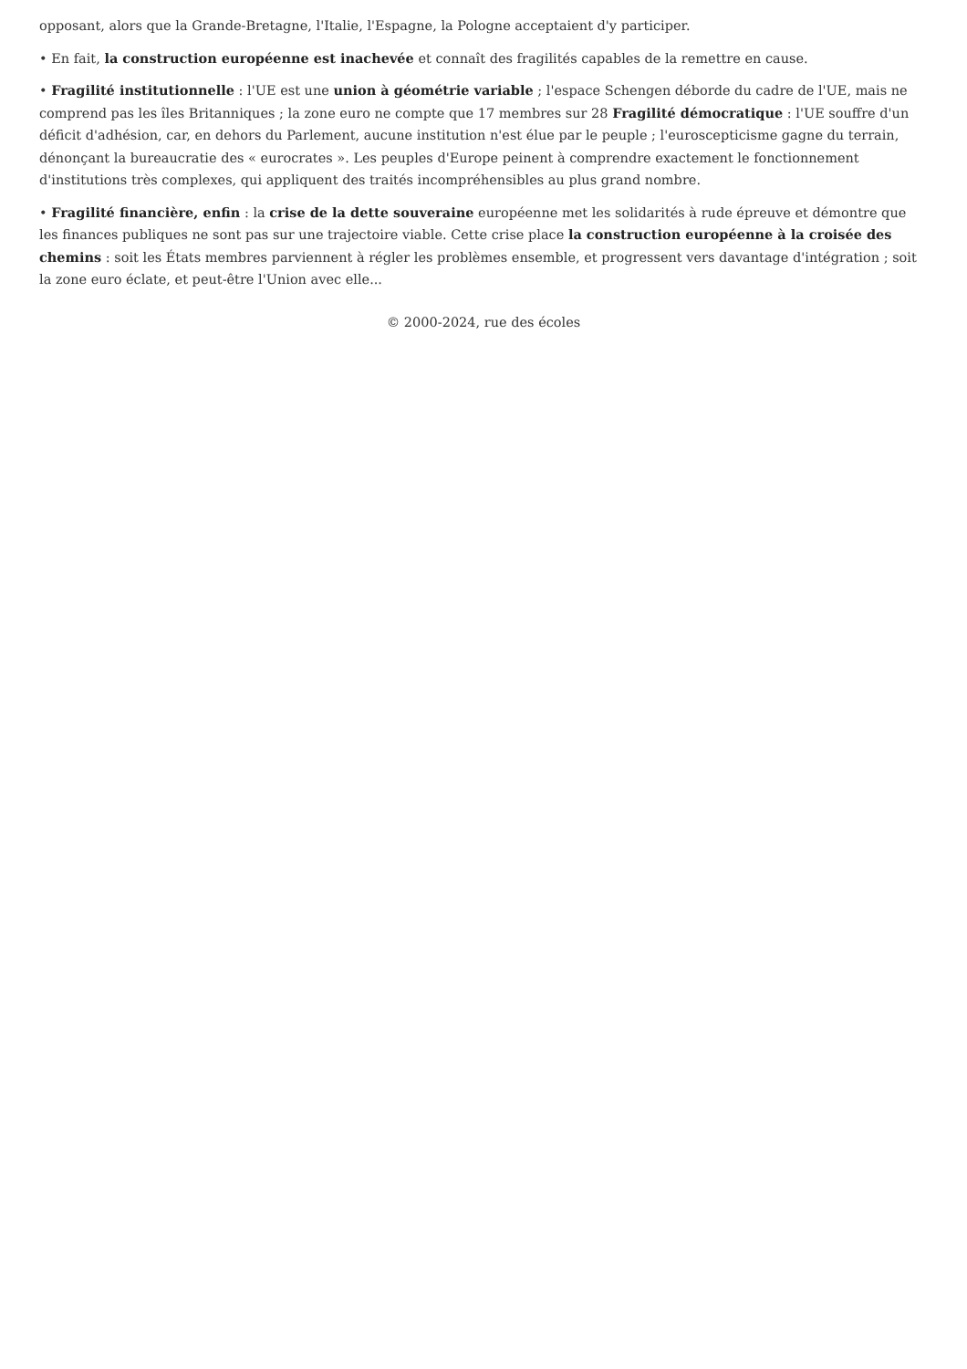opposant, alors que la Grande-Bretagne, l'Italie, l'Espagne, la Pologne acceptaient d'y participer.
• En fait, la construction européenne est inachevée et connaît des fragilités capables de la remettre en cause.
• Fragilité institutionnelle : l'UE est une union à géométrie variable ; l'espace Schengen déborde du cadre de l'UE, mais ne comprend pas les îles Britanniques ; la zone euro ne compte que 17 membres sur 28 Fragilité démocratique : l'UE souffre d'un déficit d'adhésion, car, en dehors du Parlement, aucune institution n'est élue par le peuple ; l'euroscepticisme gagne du terrain, dénonçant la bureaucratie des « eurocrates ». Les peuples d'Europe peinent à comprendre exactement le fonctionnement d'institutions très complexes, qui appliquent des traités incompréhensibles au plus grand nombre.
• Fragilité financière, enfin : la crise de la dette souveraine européenne met les solidarités à rude épreuve et démontre que les finances publiques ne sont pas sur une trajectoire viable. Cette crise place la construction européenne à la croisée des chemins : soit les États membres parviennent à régler les problèmes ensemble, et progressent vers davantage d'intégration ; soit la zone euro éclate, et peut-être l'Union avec elle...
© 2000-2024, rue des écoles